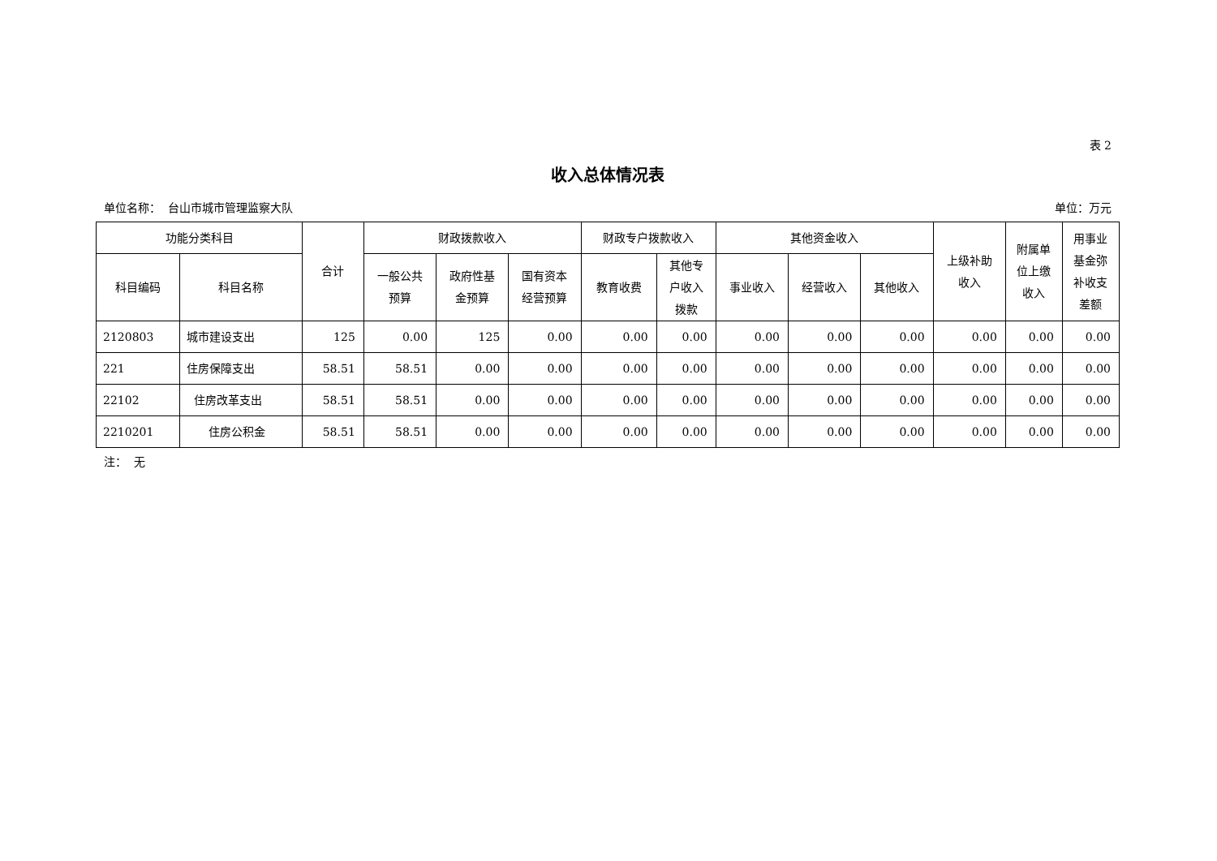表 2
收入总体情况表
单位名称： 台山市城市管理监察大队 单位：万元
| 功能分类科目 | | 合计 | 财政拨款收入 | | | 财政专户拨款收入 | | 其他资金收入 | | | 上级补助 收入 | 附属单 位上缴 收入 | 用事业 基金弥 补收支 差额 |
| --- | --- | --- | --- | --- | --- | --- | --- | --- | --- | --- | --- | --- | --- |
| 科目编码 | 科目名称 | | 一般公共 预算 | 政府性基 金预算 | 国有资本 经营预算 | 教育收费 | 其他专 户收入 拨款 | 事业收入 | 经营收入 | 其他收入 | | | |
| 2120803 | 城市建设支出 | 125 | 0.00 | 125 | 0.00 | 0.00 | 0.00 | 0.00 | 0.00 | 0.00 | 0.00 | 0.00 | 0.00 |
| 221 | 住房保障支出 | 58.51 | 58.51 | 0.00 | 0.00 | 0.00 | 0.00 | 0.00 | 0.00 | 0.00 | 0.00 | 0.00 | 0.00 |
| 22102 | 住房改革支出 | 58.51 | 58.51 | 0.00 | 0.00 | 0.00 | 0.00 | 0.00 | 0.00 | 0.00 | 0.00 | 0.00 | 0.00 |
| 2210201 | 住房公积金 | 58.51 | 58.51 | 0.00 | 0.00 | 0.00 | 0.00 | 0.00 | 0.00 | 0.00 | 0.00 | 0.00 | 0.00 |
注： 无